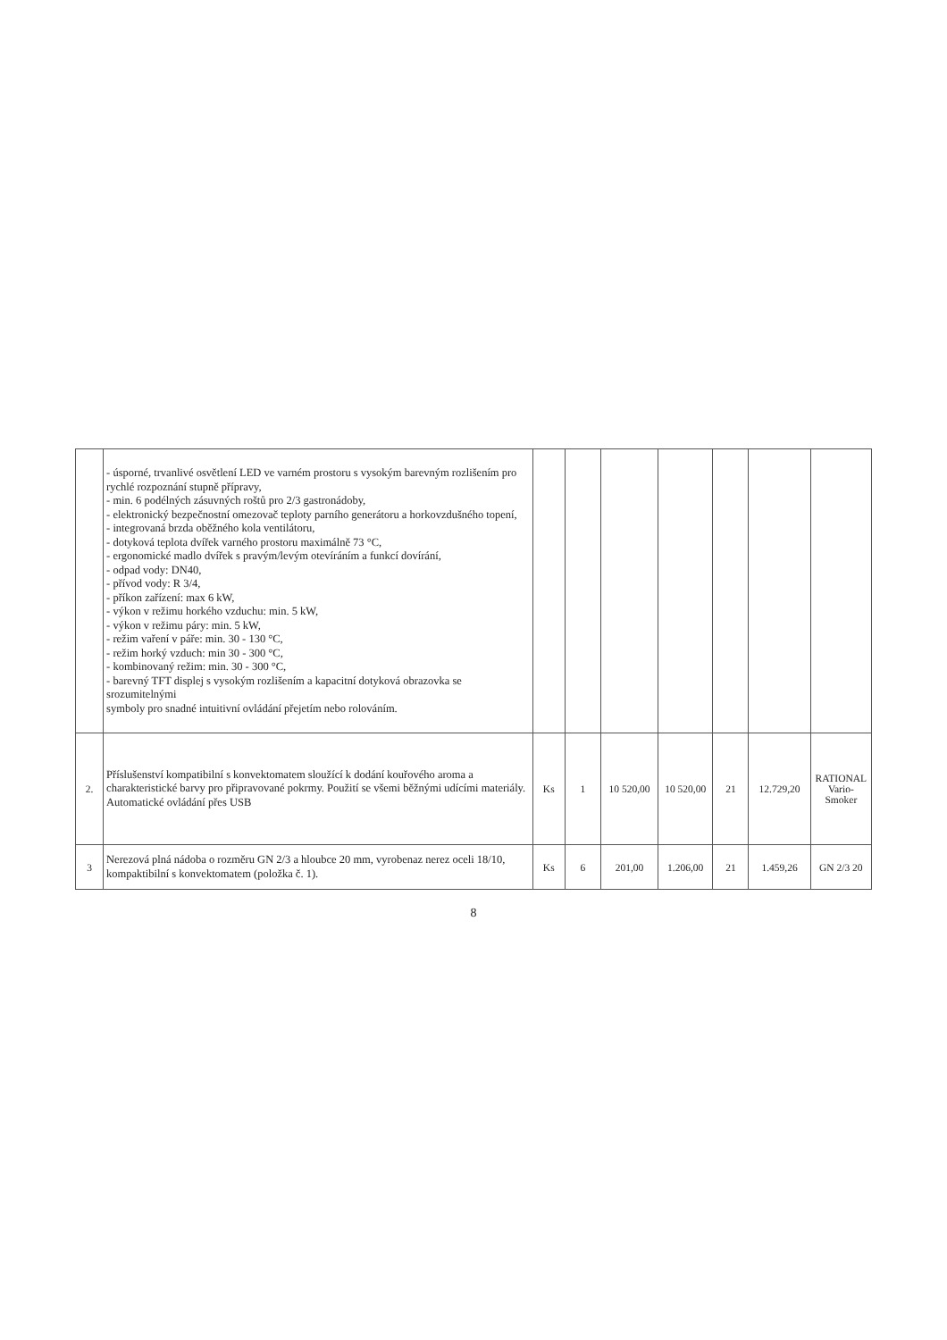| | - úsporné, trvanlivé osvětlení LED ve varném prostoru s vysokým barevným rozlišením pro rychlé rozpoznání stupně přípravy, - min. 6 podélných zásuvných roštů pro 2/3 gastronádoby, - elektronický bezpečnostní omezovač teploty parního generátoru a horkovzdušného topení, - integrovaná brzda oběžného kola ventilátoru, - dotyková teplota dvířek varného prostoru maximálně 73 °C, - ergonomické madlo dvířek s pravým/levým otevíráním a funkcí dovírání, - odpad vody: DN40, - přívod vody: R 3/4, - příkon zařízení: max 6 kW, - výkon v režimu horkého vzduchu: min. 5 kW, - výkon v režimu páry: min. 5 kW, - režim vaření v páře: min. 30 - 130 °C, - režim horký vzduch: min 30 - 300 °C, - kombinovaný režim: min. 30 - 300 °C, - barevný TFT displej s vysokým rozlišením a kapacitní dotyková obrazovka se srozumitelnými symboly pro snadné intuitivní ovládání přejetím nebo rolováním. | | | | | | | |
| 2. | Příslušenství kompatibilní s konvektomatem sloužící k dodání kouřového aroma a charakteristické barvy pro připravované pokrmy. Použití se všemi běžnými udícími materiály. Automatické ovládání přes USB | Ks | 1 | 10 520,00 | 10 520,00 | 21 | 12.729,20 | RATIONAL Vario-Smoker |
| 3 | Nerezová plná nádoba o rozměru GN 2/3 a hloubce 20 mm, vyrobenaz nerez oceli 18/10, kompaktibilní s konvektomatem (položka č. 1). | Ks | 6 | 201,00 | 1.206,00 | 21 | 1.459,26 | GN 2/3 20 |
8